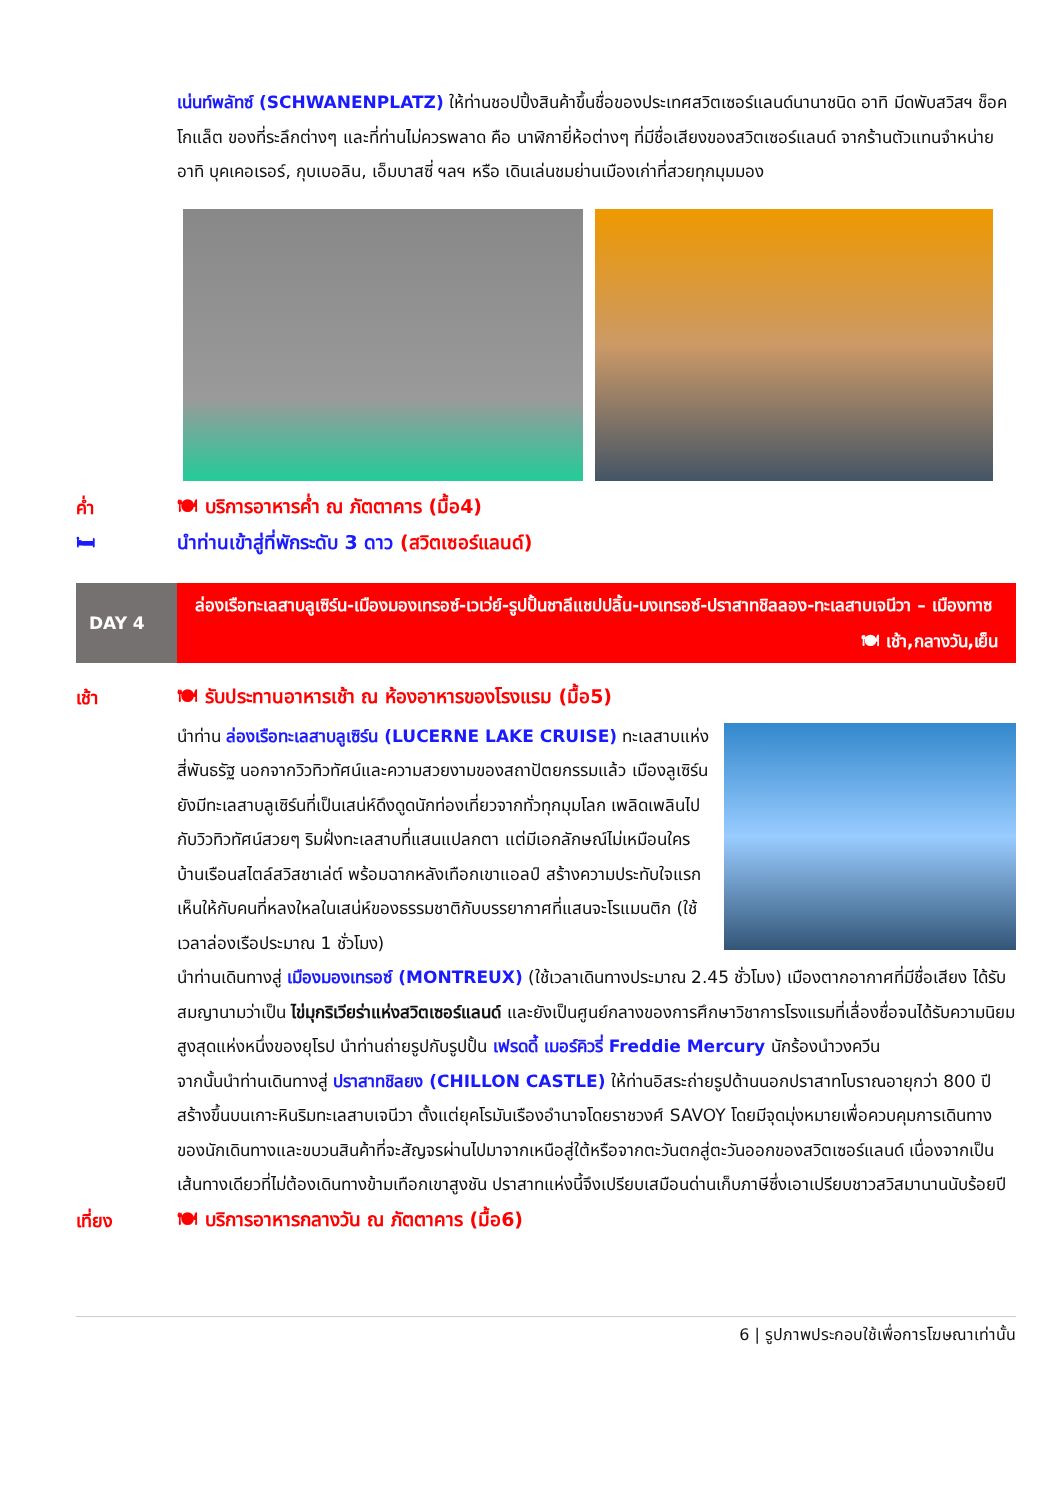เน่นท์พลัทซ์ (SCHWANENPLATZ) ให้ท่านชอปปิ้งสินค้าขึ้นชื่อของประเทศสวิตเซอร์แลนด์นานาชนิด อาทิ มีดพับสวิสฯ ช็อคโกแล็ต ของที่ระลึกต่างๆ และที่ท่านไม่ควรพลาด คือ นาฬิกายี่ห้อต่างๆ ที่มีชื่อเสียงของสวิตเซอร์แลนด์ จากร้านตัวแทนจำหน่าย อาทิ บุคเคอเรอร์, กุบเบอลิน, เอ็มบาสซี่ ฯลฯ หรือ เดินเล่นชมย่านเมืองเก่าที่สวยทุกมุมมอง
ค่ำ 🍽 บริการอาหารค่ำ ณ ภัตตาคาร (มื้อ4)
🛏 นำท่านเข้าสู่ที่พักระดับ 3 ดาว (สวิตเซอร์แลนด์)
DAY 4
ล่องเรือทะเลสาบลูเซิร์น-เมืองมองเทรอซ์-เวเว่ย์-รูปปั้นชาลีแชปปลิ้น-มงเทรอซ์-ปราสาทชิลลอง-ทะเลสาบเจนีวา – เมืองทาซ 🍽 เช้า,กลางวัน,เย็น
เช้า 🍽 รับประทานอาหารเช้า ณ ห้องอาหารของโรงแรม (มื้อ5)
นำท่าน ล่องเรือทะเลสาบลูเซิร์น (LUCERNE LAKE CRUISE) ทะเลสาบแห่งสี่พันธรัฐ นอกจากวิวทิวทัศน์และความสวยงามของสถาปัตยกรรมแล้ว เมืองลูเซิร์นยังมีทะเลสาบลูเซิร์นที่เป็นเสน่ห์ดึงดูดนักท่องเที่ยวจากทั่วทุกมุมโลก เพลิดเพลินไปกับวิวทิวทัศน์สวยๆ ริมฝั่งทะเลสาบที่แสนแปลกตา แต่มีเอกลักษณ์ไม่เหมือนใคร บ้านเรือนสไตล์สวิสชาเล่ต์ พร้อมฉากหลังเทือกเขาแอลป์ สร้างความประทับใจแรกเห็นให้กับคนที่หลงใหลในเสน่ห์ของธรรมชาติกับบรรยากาศที่แสนจะโรแมนติก (ใช้เวลาล่องเรือประมาณ 1 ชั่วโมง)
นำท่านเดินทางสู่ เมืองมองเทรอซ์ (MONTREUX) (ใช้เวลาเดินทางประมาณ 2.45 ชั่วโมง) เมืองตากอากาศที่มีชื่อเสียง ได้รับสมญานามว่าเป็น ไข่มุกริเวียร่าแห่งสวิตเซอร์แลนด์ และยังเป็นศูนย์กลางของการศึกษาวิชาการโรงแรมที่เลื่องชื่อจนได้รับความนิยมสูงสุดแห่งหนึ่งของยุโรป นำท่านถ่ายรูปกับรูปปั้น เฟรดดี้ เมอร์คิวรี่ Freddie Mercury นักร้องนำวงควีน
จากนั้นนำท่านเดินทางสู่ ปราสาทชิลยง (CHILLON CASTLE) ให้ท่านอิสระถ่ายรูปด้านนอกปราสาทโบราณอายุกว่า 800 ปี สร้างขึ้นบนเกาะหินริมทะเลสาบเจนีวา ตั้งแต่ยุคโรมันเรืองอำนาจโดยราชวงศ์ SAVOY โดยมีจุดมุ่งหมายเพื่อควบคุมการเดินทางของนักเดินทางและขบวนสินค้าที่จะสัญจรผ่านไปมาจากเหนือสู่ใต้หรือจากตะวันตกสู่ตะวันออกของสวิตเซอร์แลนด์ เนื่องจากเป็นเส้นทางเดียวที่ไม่ต้องเดินทางข้ามเทือกเขาสูงชัน ปราสาทแห่งนี้จึงเปรียบเสมือนด่านเก็บภาษีซึ่งเอาเปรียบชาวสวิสมานานนับร้อยปี
เที่ยง 🍽 บริการอาหารกลางวัน ณ ภัตตาคาร (มื้อ6)
6 | รูปภาพประกอบใช้เพื่อการโฆษณาเท่านั้น